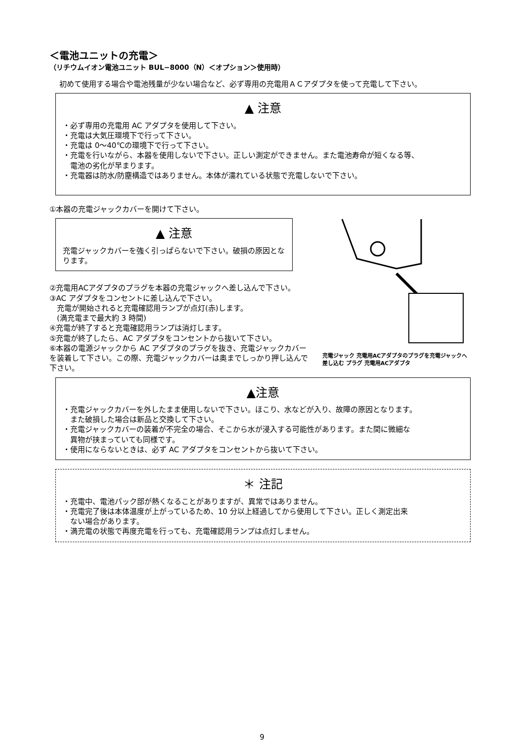＜電池ユニットの充電＞
（リチウムイオン電池ユニット BUL−8000（N）＜オプション＞使用時）
初めて使用する場合や電池残量が少ない場合など、必ず専用の充電用ＡＣアダプタを使って充電して下さい。
▲ 注意
・必ず専用の充電用 AC アダプタを使用して下さい。
・充電は大気圧環境下で行って下さい。
・充電は 0〜40℃の環境下で行って下さい。
・充電を行いながら、本器を使用しないで下さい。正しい測定ができません。また電池寿命が短くなる等、
　電池の劣化が早まります。
・充電器は防水/防塵構造ではありません。本体が濡れている状態で充電しないで下さい。
①本器の充電ジャックカバーを開けて下さい。
▲ 注意
充電ジャックカバーを強く引っぱらないで下さい。破損の原因となります。
②充電用ACアダプタのプラグを本器の充電ジャックへ差し込んで下さい。
③AC アダプタをコンセントに差し込んで下さい。
　充電が開始されると充電確認用ランプが点灯(赤)します。
　(満充電まで最大約 3 時間)
④充電が終了すると充電確認用ランプは消灯します。
⑤充電が終了したら、AC アダプタをコンセントから抜いて下さい。
⑥本器の電源ジャックから AC アダプタのプラグを抜き、充電ジャックカバーを装着して下さい。この際、充電ジャックカバーは奥までしっかり押し込んで下さい。
充電ジャック 充電用ACアダプタのプラグを充電ジャックへ差し込む プラグ 充電用ACアダプタ
▲注意
・充電ジャックカバーを外したまま使用しないで下さい。ほこり、水などが入り、故障の原因となります。
　また破損した場合は新品と交換して下さい。
・充電ジャックカバーの装着が不完全の場合、そこから水が浸入する可能性があります。また間に微細な
　異物が挟まっていても同様です。
・使用にならないときは、必ず AC アダプタをコンセントから抜いて下さい。
＊ 注記
・充電中、電池パック部が熱くなることがありますが、異常ではありません。
・充電完了後は本体温度が上がっているため、10 分以上経過してから使用して下さい。正しく測定出来
　ない場合があります。
・満充電の状態で再度充電を行っても、充電確認用ランプは点灯しません。
9